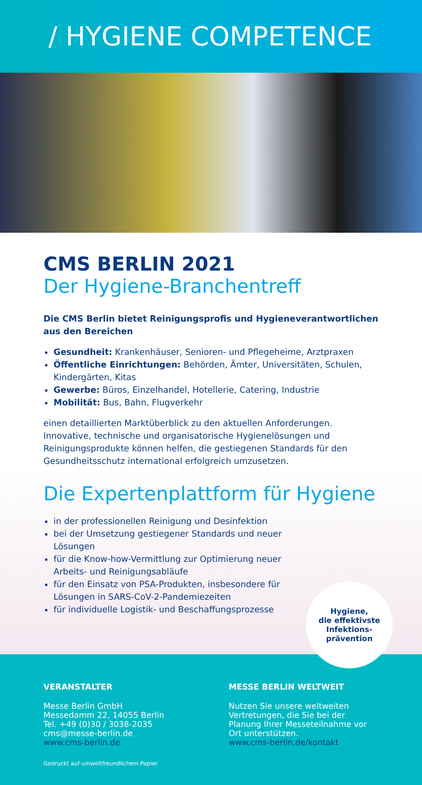/ HYGIENE COMPETENCE
CMS BERLIN 2021
Der Hygiene-Branchentreff
Die CMS Berlin bietet Reinigungsprofis und Hygieneverantwortlichen aus den Bereichen
Gesundheit: Krankenhäuser, Senioren- und Pflegeheime, Arztpraxen
Öffentliche Einrichtungen: Behörden, Ämter, Universitäten, Schulen, Kindergärten, Kitas
Gewerbe: Büros, Einzelhandel, Hotellerie, Catering, Industrie
Mobilität: Bus, Bahn, Flugverkehr
einen detaillierten Marktüberblick zu den aktuellen Anforderungen. Innovative, technische und organisatorische Hygienelösungen und Reinigungsprodukte können helfen, die gestiegenen Standards für den Gesundheitsschutz international erfolgreich umzusetzen.
Die Expertenplattform für Hygiene
in der professionellen Reinigung und Desinfektion
bei der Umsetzung gestiegener Standards und neuer Lösungen
für die Know-how-Vermittlung zur Optimierung neuer Arbeits- und Reinigungsabläufe
für den Einsatz von PSA-Produkten, insbesondere für Lösungen in SARS-CoV-2-Pandemiezeiten
für individuelle Logistik- und Beschaffungsprozesse
Hygiene,
die effektivste
Infektions-
prävention
VERANSTALTER
Messe Berlin GmbH
Messedamm 22, 14055 Berlin
Tel. +49 (0)30 / 3038-2035
cms@messe-berlin.de
www.cms-berlin.de
MESSE BERLIN WELTWEIT
Nutzen Sie unsere weltweiten Vertretungen, die Sie bei der Planung Ihrer Messeteilnahme vor Ort unterstützen.
www.cms-berlin.de/kontakt
Gedruckt auf umweltfreundlichem Papier